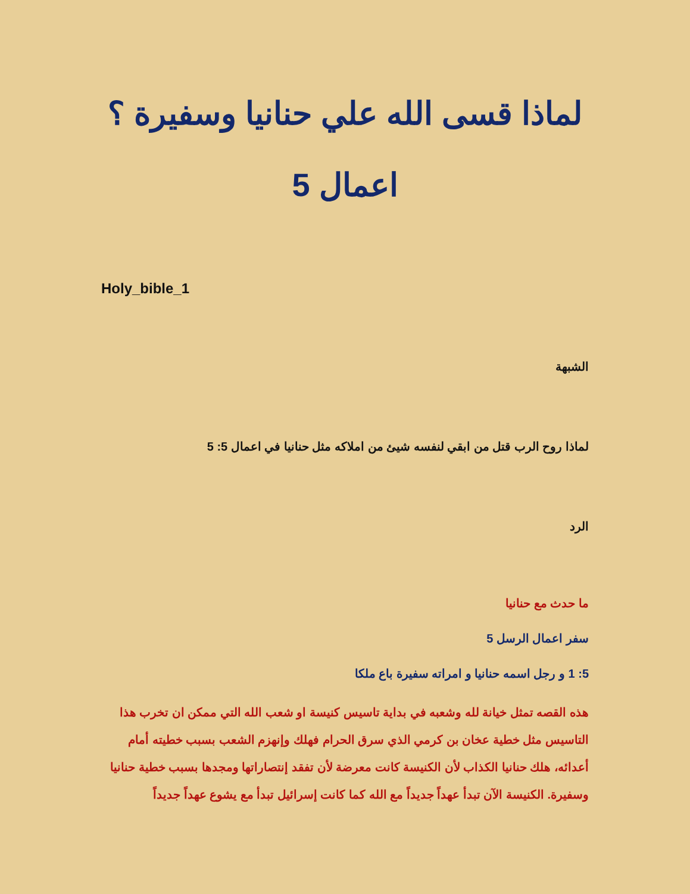لماذا قسى الله علي حنانيا وسفيرة ؟
اعمال 5
Holy_bible_1
الشبهة
لماذا روح الرب قتل من ابقي لنفسه شيئ من املاكه مثل حنانيا في اعمال 5: 5
الرد
ما حدث مع حنانيا
سفر اعمال الرسل 5
5: 1 و رجل اسمه حنانيا و امراته سفيرة باع ملكا
هذه القصه تمثل خيانة لله وشعبه في بداية تاسيس كنيسة او شعب الله التي ممكن ان تخرب هذا التاسيس مثل خطية عخان بن كرمي الذي سرق الحرام فهلك وإنهزم الشعب بسبب خطيته أمام أعدائه، هلك حنانيا الكذاب لأن الكنيسة كانت معرضة لأن تفقد إنتصاراتها ومجدها بسبب خطية حنانيا وسفيرة. الكنيسة الآن تبدأ عهداً جديداً مع الله كما كانت إسرائيل تبدأ مع يشوع عهداً جديداً